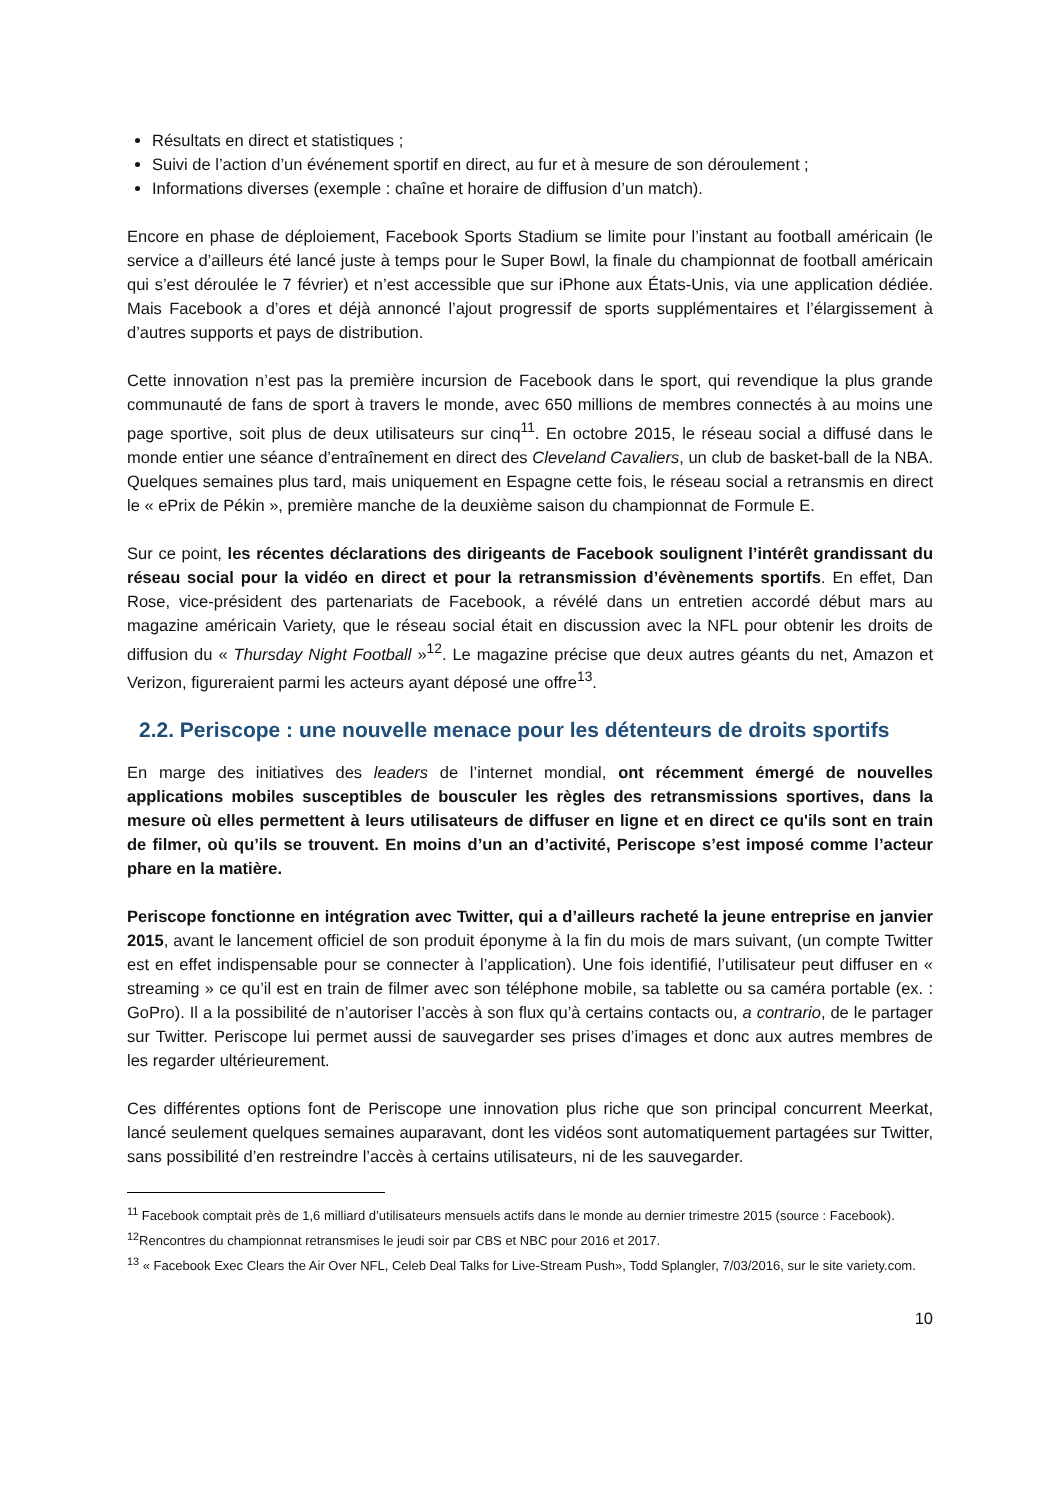Résultats en direct et statistiques ;
Suivi de l’action d’un événement sportif en direct, au fur et à mesure de son déroulement ;
Informations diverses (exemple : chaîne et horaire de diffusion d’un match).
Encore en phase de déploiement, Facebook Sports Stadium se limite pour l’instant au football américain (le service a d’ailleurs été lancé juste à temps pour le Super Bowl, la finale du championnat de football américain qui s’est déroulée le 7 février) et n’est accessible que sur iPhone aux États-Unis, via une application dédiée. Mais Facebook a d’ores et déjà annoncé l’ajout progressif de sports supplémentaires et l’élargissement à d’autres supports et pays de distribution.
Cette innovation n’est pas la première incursion de Facebook dans le sport, qui revendique la plus grande communauté de fans de sport à travers le monde, avec 650 millions de membres connectés à au moins une page sportive, soit plus de deux utilisateurs sur cinq<sup>11</sup>. En octobre 2015, le réseau social a diffusé dans le monde entier une séance d’entraînement en direct des Cleveland Cavaliers, un club de basket-ball de la NBA. Quelques semaines plus tard, mais uniquement en Espagne cette fois, le réseau social a retransmis en direct le « ePrix de Pékin », première manche de la deuxième saison du championnat de Formule E.
Sur ce point, les récentes déclarations des dirigeants de Facebook soulignent l’intérêt grandissant du réseau social pour la vidéo en direct et pour la retransmission d’évènements sportifs. En effet, Dan Rose, vice-président des partenariats de Facebook, a révélé dans un entretien accordé début mars au magazine américain Variety, que le réseau social était en discussion avec la NFL pour obtenir les droits de diffusion du « Thursday Night Football »<sup>12</sup>. Le magazine précise que deux autres géants du net, Amazon et Verizon, figureraient parmi les acteurs ayant déposé une offre<sup>13</sup>.
2.2. Periscope : une nouvelle menace pour les détenteurs de droits sportifs
En marge des initiatives des leaders de l’internet mondial, ont récemment émergé de nouvelles applications mobiles susceptibles de bousculer les règles des retransmissions sportives, dans la mesure où elles permettent à leurs utilisateurs de diffuser en ligne et en direct ce qu'ils sont en train de filmer, où qu’ils se trouvent. En moins d’un an d’activité, Periscope s’est imposé comme l’acteur phare en la matière.
Periscope fonctionne en intégration avec Twitter, qui a d’ailleurs racheté la jeune entreprise en janvier 2015, avant le lancement officiel de son produit éponyme à la fin du mois de mars suivant, (un compte Twitter est en effet indispensable pour se connecter à l’application). Une fois identifié, l’utilisateur peut diffuser en « streaming » ce qu’il est en train de filmer avec son téléphone mobile, sa tablette ou sa caméra portable (ex. : GoPro). Il a la possibilité de n’autoriser l’accès à son flux qu’à certains contacts ou, a contrario, de le partager sur Twitter. Periscope lui permet aussi de sauvegarder ses prises d’images et donc aux autres membres de les regarder ultérieurement.
Ces différentes options font de Periscope une innovation plus riche que son principal concurrent Meerkat, lancé seulement quelques semaines auparavant, dont les vidéos sont automatiquement partagées sur Twitter, sans possibilité d’en restreindre l’accès à certains utilisateurs, ni de les sauvegarder.
<sup>11</sup> Facebook comptait près de 1,6 milliard d’utilisateurs mensuels actifs dans le monde au dernier trimestre 2015 (source : Facebook).
<sup>12</sup> Rencontres du championnat retransmises le jeudi soir par CBS et NBC pour 2016 et 2017.
<sup>13</sup> « Facebook Exec Clears the Air Over NFL, Celeb Deal Talks for Live-Stream Push», Todd Splangler, 7/03/2016, sur le site variety.com.
10